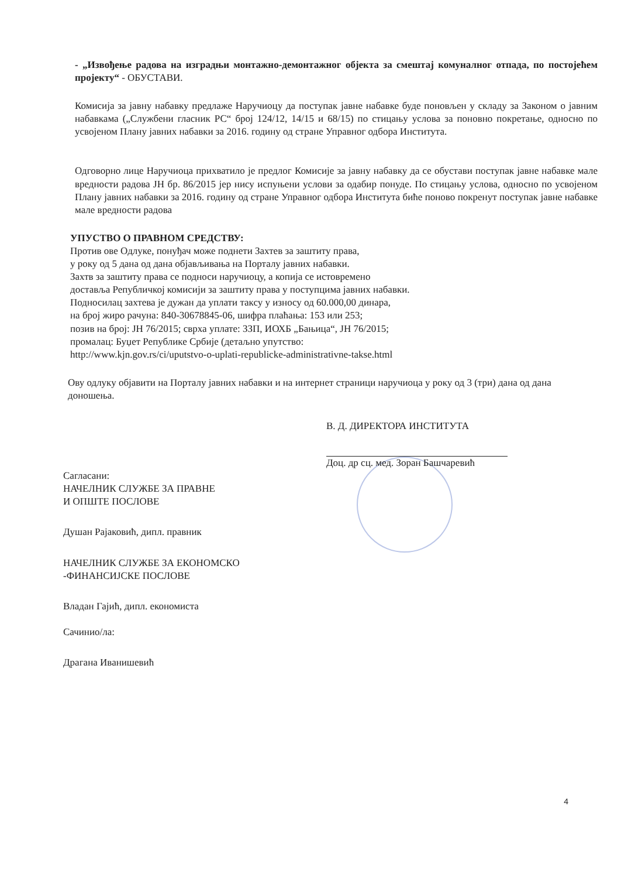- „Извођење радова на изградњи монтажно-демонтажног објекта за смештај комуналног отпада, по постојећем пројекту“ - ОБУСТАВИ.
Комисија за јавну набавку предлаже Наручиоцу да поступак јавне набавке буде поновљен у складу за Законом о јавним набавкама („Службени гласник РС“ број 124/12, 14/15 и 68/15) по стицању услова за поновно покретање, односно по усвојеном Плану јавних набавки за 2016. годину од стране Управног одбора Института.
Одговорно лице Наручиоца прихватило је предлог Комисије за јавну набавку да се обустави поступак јавне набавке мале вредности радова ЈН бр. 86/2015 јер нису испуњени услови за одабир понуде. По стицању услова, односно по усвојеном Плану јавних набавки за 2016. годину од стране Управног одбора Института биће поново покренут поступак јавне набавке мале вредности радова
УПУСТВО О ПРАВНОМ СРЕДСТВУ:
Против ове Одлуке, понуђач може поднети Захтев за заштиту права,
у року од 5 дана од дана објављивања на Порталу јавних набавки.
Захтв за заштиту права се подноси наручиоцу, а копија се истовремено
доставља Републичкој комисији за заштиту права у поступцима јавних набавки.
Подносилац захтева је дужан да уплати таксу у износу од 60.000,00 динара,
на број жиро рачуна: 840-30678845-06, шифра плаћања: 153 или 253;
позив на број: ЈН 76/2015; сврха уплате: ЗЗП, ИОХБ „Бањица“, ЈН 76/2015;
промалац: Буџет Републике Србије (детаљно упутство:
http://www.kjn.gov.rs/ci/uputstvo-o-uplati-republicke-administrativne-takse.html
Ову одлуку објавити на Порталу јавних набавки и на интернет страници наручиоца у року од 3 (три) дана од дана доношења.
В. Д. ДИРЕКТОРА ИНСТИТУТА
Доц. др сц. мед. Зоран Башчаревић
Сагласани:
НАЧЕЛНИК СЛУЖБЕ ЗА ПРАВНЕ
И ОПШТЕ ПОСЛОВЕ
Душан Рајаковић, дипл. правник
НАЧЕЛНИК СЛУЖБЕ ЗА ЕКОНОМСКО
-ФИНАНСИЈСКЕ ПОСЛОВЕ
Владан Гајић, дипл. економиста
Сачинио/ла:
Драгана Иванишевић
4